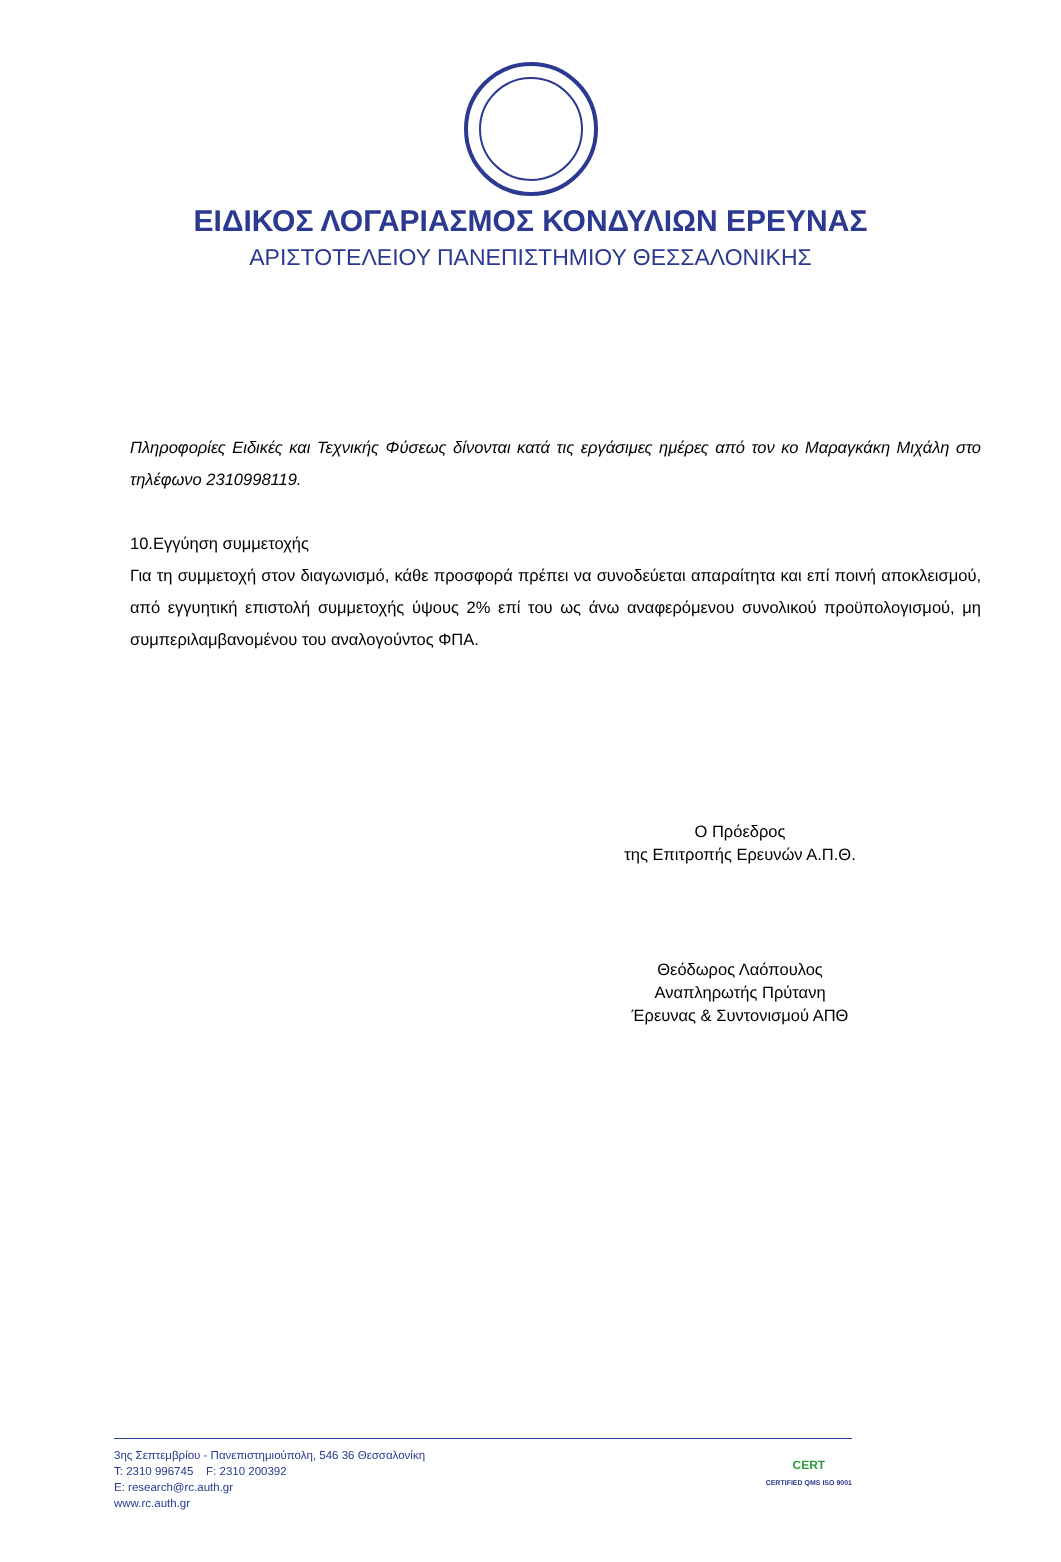ΕΙΔΙΚΟΣ ΛΟΓΑΡΙΑΣΜΟΣ ΚΟΝΔΥΛΙΩΝ ΕΡΕΥΝΑΣ
ΑΡΙΣΤΟΤΕΛΕΙΟΥ ΠΑΝΕΠΙΣΤΗΜΙΟΥ ΘΕΣΣΑΛΟΝΙΚΗΣ
Πληροφορίες Ειδικές και Τεχνικής Φύσεως δίνονται κατά τις εργάσιμες ημέρες από τον κο Μαραγκάκη Μιχάλη στο τηλέφωνο 2310998119.
10.Εγγύηση συμμετοχής
Για τη συμμετοχή στον διαγωνισμό, κάθε προσφορά πρέπει να συνοδεύεται απαραίτητα και επί ποινή αποκλεισμού, από εγγυητική επιστολή συμμετοχής ύψους 2% επί του ως άνω αναφερόμενου συνολικού προϋπολογισμού, μη συμπεριλαμβανομένου του αναλογούντος ΦΠΑ.
Ο Πρόεδρος
της Επιτροπής Ερευνών Α.Π.Θ.
Θεόδωρος Λαόπουλος
Αναπληρωτής Πρύτανη
Έρευνας & Συντονισμού ΑΠΘ
3ης Σεπτεμβρίου - Πανεπιστημιούπολη, 546 36 Θεσσαλονίκη
T: 2310 996745 F: 2310 200392
E: research@rc.auth.gr
www.rc.auth.gr
CERT
CERTIFIED QMS ISO 9001